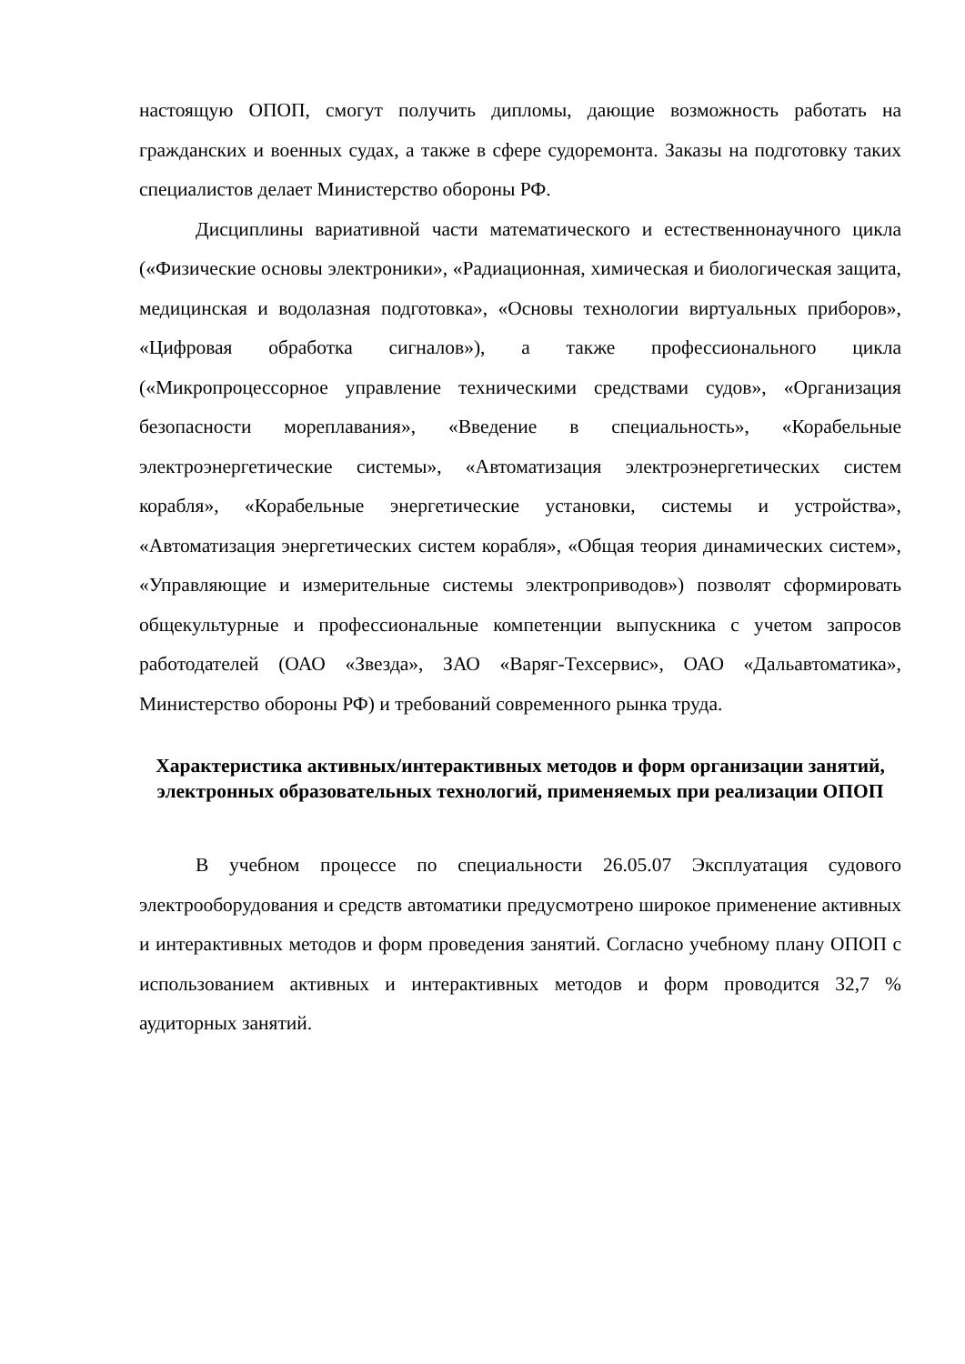настоящую ОПОП, смогут получить дипломы, дающие возможность работать на гражданских и военных судах, а также в сфере судоремонта. Заказы на подготовку таких специалистов делает Министерство обороны РФ.
Дисциплины вариативной части математического и естественнонаучного цикла («Физические основы электроники», «Радиационная, химическая и биологическая защита, медицинская и водолазная подготовка», «Основы технологии виртуальных приборов», «Цифровая обработка сигналов»), а также профессионального цикла («Микропроцессорное управление техническими средствами судов», «Организация безопасности мореплавания», «Введение в специальность», «Корабельные электроэнергетические системы», «Автоматизация электроэнергетических систем корабля», «Корабельные энергетические установки, системы и устройства», «Автоматизация энергетических систем корабля», «Общая теория динамических систем», «Управляющие и измерительные системы электроприводов») позволят сформировать общекультурные и профессиональные компетенции выпускника с учетом запросов работодателей (ОАО «Звезда», ЗАО «Варяг-Техсервис», ОАО «Дальавтоматика», Министерство обороны РФ) и требований современного рынка труда.
Характеристика активных/интерактивных методов и форм организации занятий, электронных образовательных технологий, применяемых при реализации ОПОП
В учебном процессе по специальности 26.05.07 Эксплуатация судового электрооборудования и средств автоматики предусмотрено широкое применение активных и интерактивных методов и форм проведения занятий. Согласно учебному плану ОПОП с использованием активных и интерактивных методов и форм проводится 32,7 % аудиторных занятий.